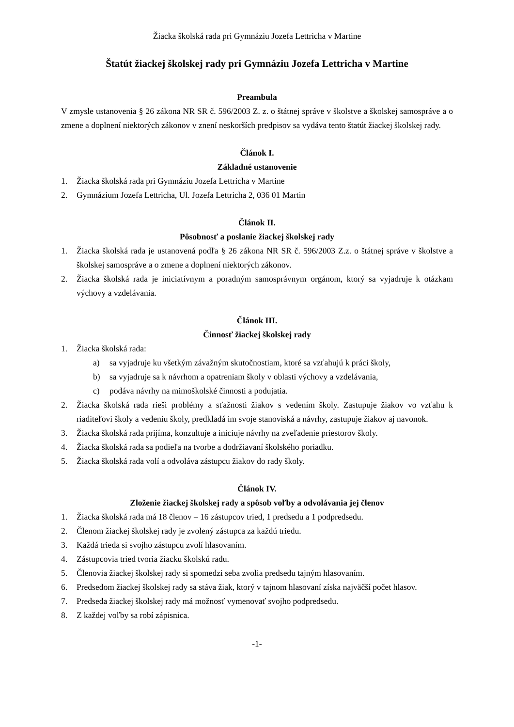Žiacka školská rada pri Gymnáziu Jozefa Lettricha v Martine
Štatút žiackej školskej rady pri Gymnáziu Jozefa Lettricha v Martine
Preambula
V zmysle ustanovenia § 26 zákona NR SR č. 596/2003 Z. z. o štátnej správe v školstve a školskej samospráve a o zmene a doplnení niektorých zákonov v znení neskorších predpisov sa vydáva tento štatút žiackej školskej rady.
Článok I.
Základné ustanovenie
1. Žiacka školská rada pri Gymnáziu Jozefa Lettricha v Martine
2. Gymnázium Jozefa Lettricha, Ul. Jozefa Lettricha 2, 036 01 Martin
Článok II.
Pôsobnosť a poslanie žiackej školskej rady
1. Žiacka školská rada je ustanovená podľa § 26 zákona NR SR č. 596/2003 Z.z. o štátnej správe v školstve a školskej samospráve a o zmene a doplnení niektorých zákonov.
2. Žiacka školská rada je iniciatívnym a poradným samosprávnym orgánom, ktorý sa vyjadruje k otázkam výchovy a vzdelávania.
Článok III.
Činnosť žiackej školskej rady
1. Žiacka školská rada:
a) sa vyjadruje ku všetkým závažným skutočnostiam, ktoré sa vzťahujú k práci školy,
b) sa vyjadruje sa k návrhom a opatreniam školy v oblasti výchovy a vzdelávania,
c) podáva návrhy na mimoškolské činnosti a podujatia.
2. Žiacka školská rada rieši problémy a sťažnosti žiakov s vedením školy. Zastupuje žiakov vo vzťahu k riaditeľovi školy a vedeniu školy, predkladá im svoje stanoviská a návrhy, zastupuje žiakov aj navonok.
3. Žiacka školská rada prijíma, konzultuje a iniciuje návrhy na zveľadenie priestorov školy.
4. Žiacka školská rada sa podieľa na tvorbe a dodržiavaní školského poriadku.
5. Žiacka školská rada volí a odvoláva zástupcu žiakov do rady školy.
Článok IV.
Zloženie žiackej školskej rady a spôsob voľby a odvolávania jej členov
1. Žiacka školská rada má 18 členov – 16 zástupcov tried, 1 predsedu a 1 podpredsedu.
2. Členom žiackej školskej rady je zvolený zástupca za každú triedu.
3. Každá trieda si svojho zástupcu zvolí hlasovaním.
4. Zástupcovia tried tvoria žiacku školskú radu.
5. Členovia žiackej školskej rady si spomedzi seba zvolia predsedu tajným hlasovaním.
6. Predsedom žiackej školskej rady sa stáva žiak, ktorý v tajnom hlasovaní získa najväčší počet hlasov.
7. Predseda žiackej školskej rady má možnosť vymenovať svojho podpredsedu.
8. Z každej voľby sa robí zápisnica.
-1-